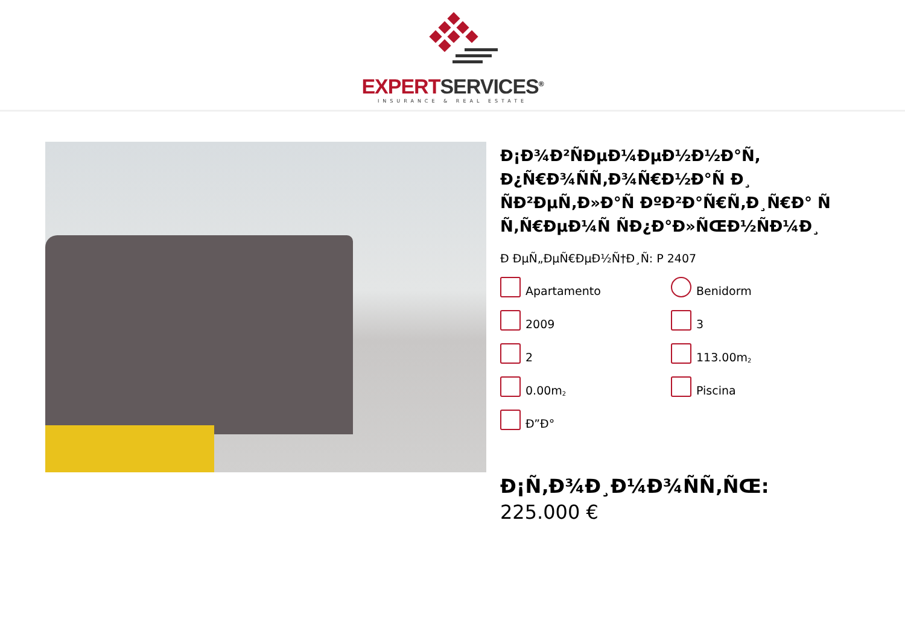EXPERT SERVICES<sup>®</sup>
INSURANCE & REAL ESTATE
Ð¡Ð¾Ð²ÑÐµÐ¼ÐµÐ½Ð½Ð°Ñ, Ð¿Ñ€Ð¾ÑÑ‚Ð¾Ñ€Ð½Ð°Ñ Ð¸ ÑÐ²ÐµÑ‚Ð»Ð°Ñ ÐºÐ²Ð°Ñ€Ñ‚Ð¸Ñ€Ð° Ñ Ñ‚Ñ€ÐµÐ¼Ñ ÑÐ¿Ð°Ð»ÑŒÐ½ÑÐ¼Ð¸
Ð ÐµÑ„ÐµÑ€ÐµÐ½Ñ†Ð¸Ñ: P 2407
Apartamento
Benidorm
2009
3
2
113.00m<sup>2</sup>
0.00m<sup>2</sup>
Piscina
Ð”Ð°
Ð¡Ñ‚Ð¾Ð¸Ð¼Ð¾ÑÑ‚ÑŒ: 225.000 €